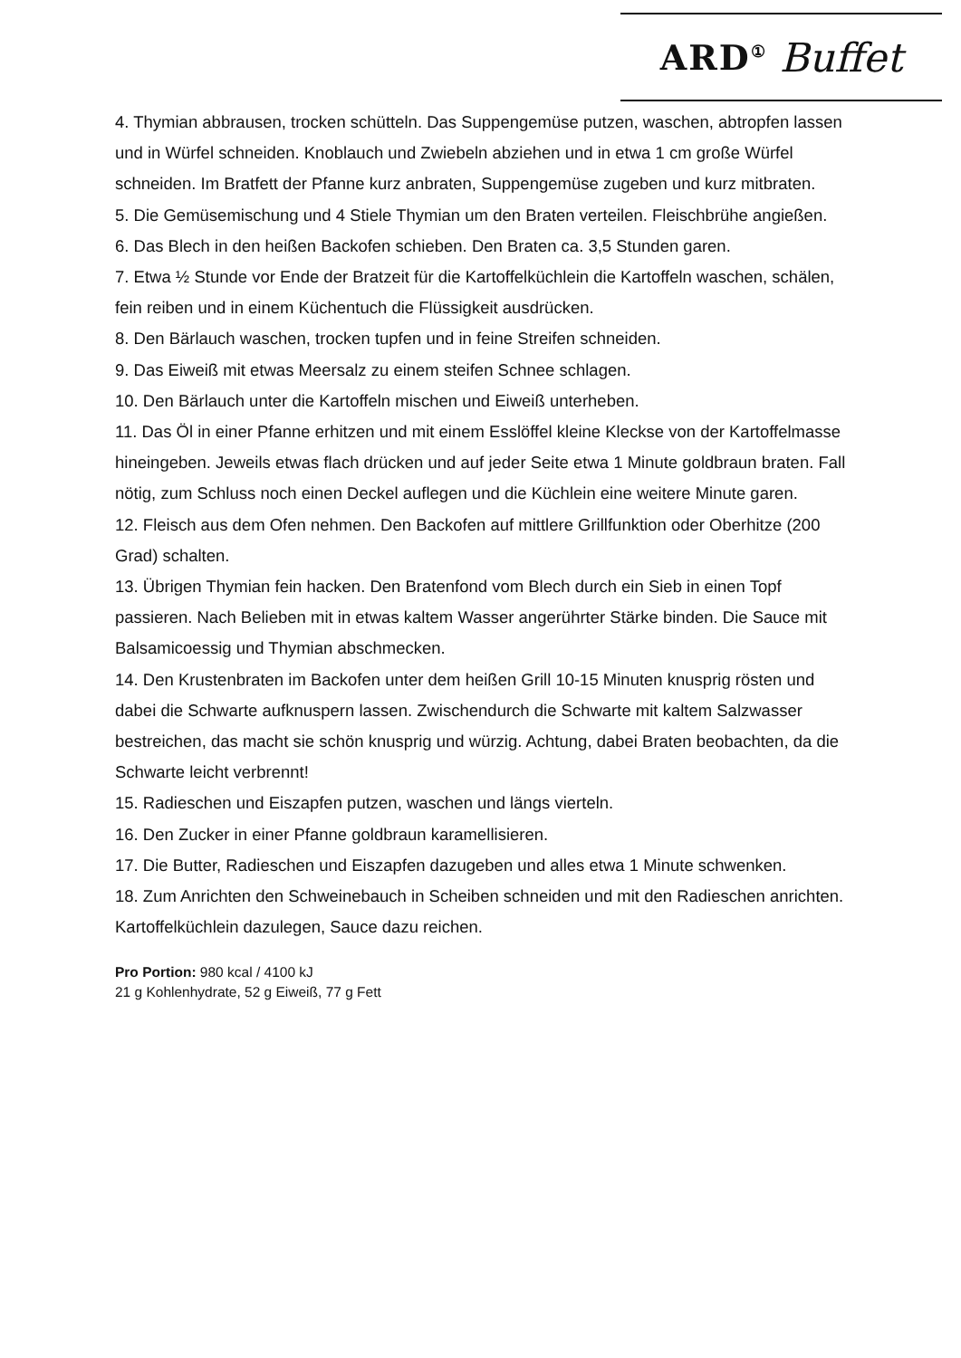ARD<sup>①</sup> Buffet
4. Thymian abbrausen, trocken schütteln. Das Suppengemüse putzen, waschen, abtropfen lassen und in Würfel schneiden. Knoblauch und Zwiebeln abziehen und in etwa 1 cm große Würfel schneiden. Im Bratfett der Pfanne kurz anbraten, Suppengemüse zugeben und kurz mitbraten.
5. Die Gemüsemischung und 4 Stiele Thymian um den Braten verteilen. Fleischbrühe angießen.
6. Das Blech in den heißen Backofen schieben. Den Braten ca. 3,5 Stunden garen.
7. Etwa ½ Stunde vor Ende der Bratzeit für die Kartoffelküchlein die Kartoffeln waschen, schälen, fein reiben und in einem Küchentuch die Flüssigkeit ausdrücken.
8. Den Bärlauch waschen, trocken tupfen und in feine Streifen schneiden.
9. Das Eiweiß mit etwas Meersalz zu einem steifen Schnee schlagen.
10. Den Bärlauch unter die Kartoffeln mischen und Eiweiß unterheben.
11. Das Öl in einer Pfanne erhitzen und mit einem Esslöffel kleine Kleckse von der Kartoffelmasse hineingeben. Jeweils etwas flach drücken und auf jeder Seite etwa 1 Minute goldbraun braten. Fall nötig, zum Schluss noch einen Deckel auflegen und die Küchlein eine weitere Minute garen.
12. Fleisch aus dem Ofen nehmen. Den Backofen auf mittlere Grillfunktion oder Oberhitze (200 Grad) schalten.
13. Übrigen Thymian fein hacken. Den Bratenfond vom Blech durch ein Sieb in einen Topf passieren. Nach Belieben mit in etwas kaltem Wasser angerührter Stärke binden. Die Sauce mit Balsamicoessig und Thymian abschmecken.
14. Den Krustenbraten im Backofen unter dem heißen Grill 10-15 Minuten knusprig rösten und dabei die Schwarte aufknuspern lassen. Zwischendurch die Schwarte mit kaltem Salzwasser bestreichen, das macht sie schön knusprig und würzig. Achtung, dabei Braten beobachten, da die Schwarte leicht verbrennt!
15. Radieschen und Eiszapfen putzen, waschen und längs vierteln.
16. Den Zucker in einer Pfanne goldbraun karamellisieren.
17. Die Butter, Radieschen und Eiszapfen dazugeben und alles etwa 1 Minute schwenken.
18. Zum Anrichten den Schweinebauch in Scheiben schneiden und mit den Radieschen anrichten. Kartoffelküchlein dazulegen, Sauce dazu reichen.
Pro Portion: 980 kcal / 4100 kJ
21 g Kohlenhydrate, 52 g Eiweiß, 77 g Fett